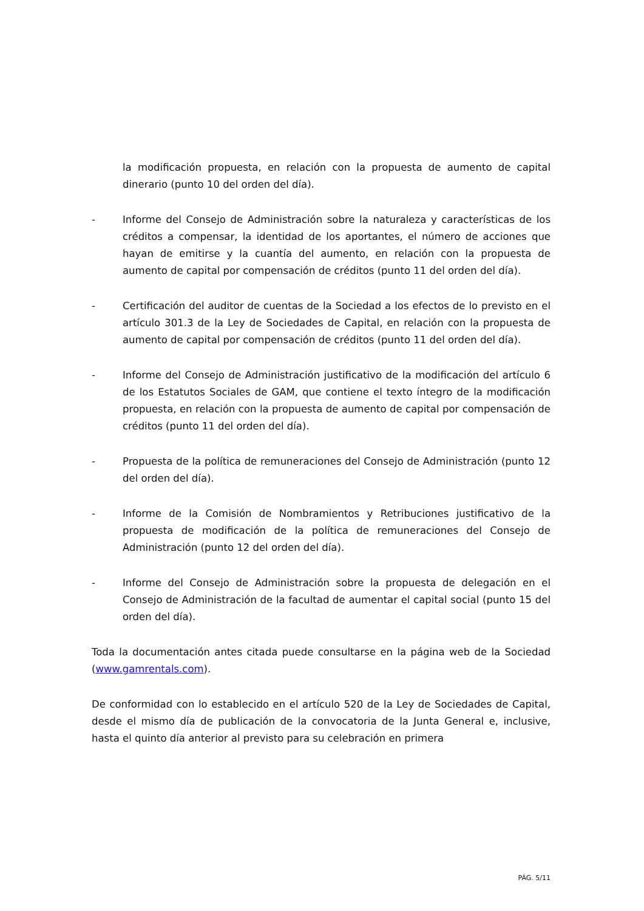la modificación propuesta, en relación con la propuesta de aumento de capital dinerario (punto 10 del orden del día).
- Informe del Consejo de Administración sobre la naturaleza y características de los créditos a compensar, la identidad de los aportantes, el número de acciones que hayan de emitirse y la cuantía del aumento, en relación con la propuesta de aumento de capital por compensación de créditos (punto 11 del orden del día).
- Certificación del auditor de cuentas de la Sociedad a los efectos de lo previsto en el artículo 301.3 de la Ley de Sociedades de Capital, en relación con la propuesta de aumento de capital por compensación de créditos (punto 11 del orden del día).
- Informe del Consejo de Administración justificativo de la modificación del artículo 6 de los Estatutos Sociales de GAM, que contiene el texto íntegro de la modificación propuesta, en relación con la propuesta de aumento de capital por compensación de créditos (punto 11 del orden del día).
- Propuesta de la política de remuneraciones del Consejo de Administración (punto 12 del orden del día).
- Informe de la Comisión de Nombramientos y Retribuciones justificativo de la propuesta de modificación de la política de remuneraciones del Consejo de Administración (punto 12 del orden del día).
- Informe del Consejo de Administración sobre la propuesta de delegación en el Consejo de Administración de la facultad de aumentar el capital social (punto 15 del orden del día).
Toda la documentación antes citada puede consultarse en la página web de la Sociedad (www.gamrentals.com).
De conformidad con lo establecido en el artículo 520 de la Ley de Sociedades de Capital, desde el mismo día de publicación de la convocatoria de la Junta General e, inclusive, hasta el quinto día anterior al previsto para su celebración en primera
PÁG. 5/11